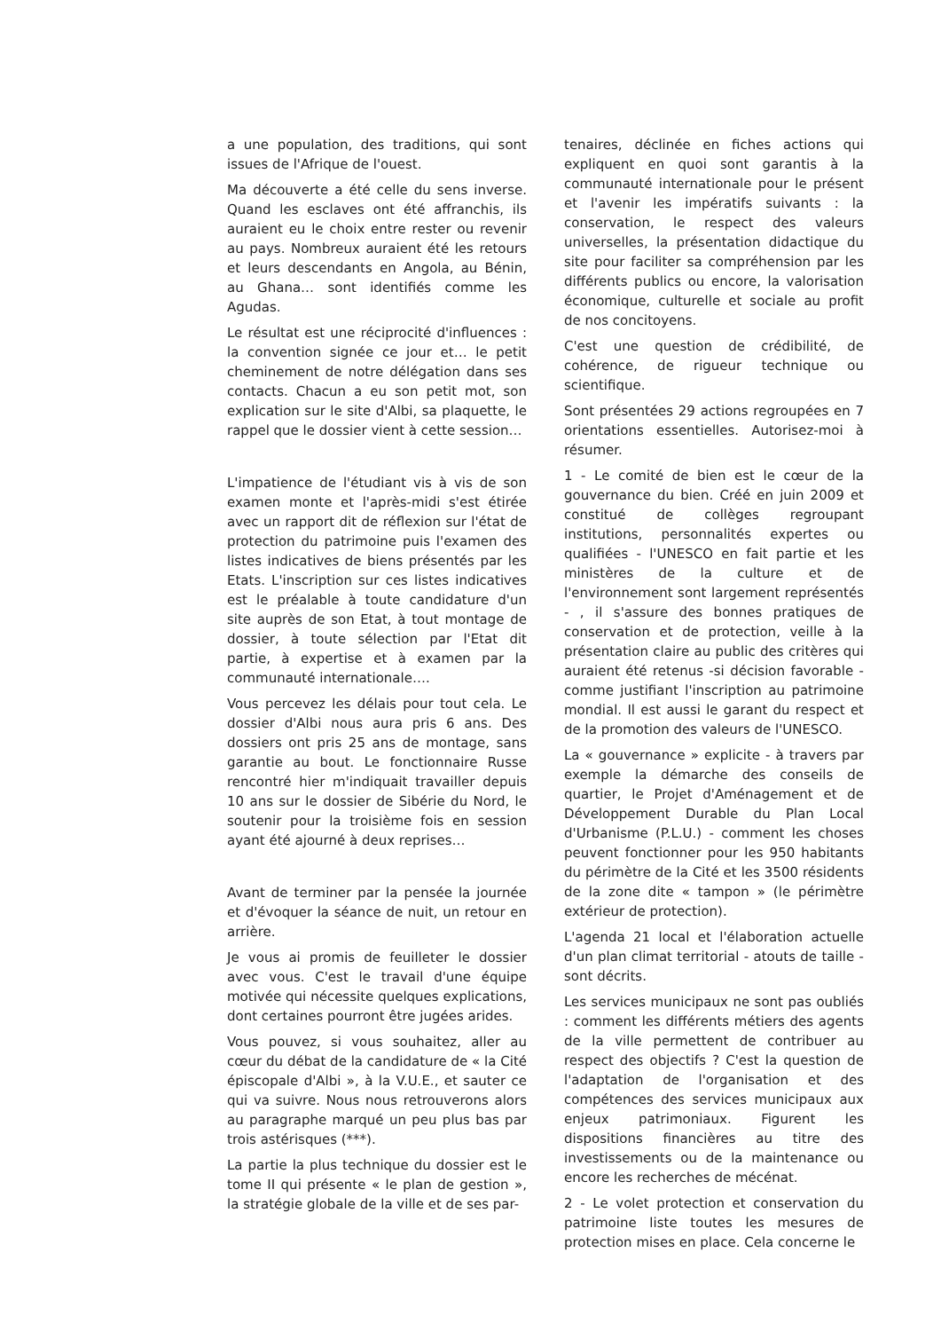a une population, des traditions, qui sont issues de l'Afrique de l'ouest.
Ma découverte a été celle du sens inverse. Quand les esclaves ont été affranchis, ils auraient eu le choix entre rester ou revenir au pays. Nombreux auraient été les retours et leurs descendants en Angola, au Bénin, au Ghana… sont identifiés comme les Agudas.
Le résultat est une réciprocité d'influences : la convention signée ce jour et… le petit cheminement de notre délégation dans ses contacts. Chacun a eu son petit mot, son explication sur le site d'Albi, sa plaquette, le rappel que le dossier vient à cette session…
L'impatience de l'étudiant vis à vis de son examen monte et l'après-midi s'est étirée avec un rapport dit de réflexion sur l'état de protection du patrimoine puis l'examen des listes indicatives de biens présentés par les Etats. L'inscription sur ces listes indicatives est le préalable à toute candidature d'un site auprès de son Etat, à tout montage de dossier, à toute sélection par l'Etat dit partie, à expertise et à examen par la communauté internationale….
Vous percevez les délais pour tout cela. Le dossier d'Albi nous aura pris 6 ans. Des dossiers ont pris 25 ans de montage, sans garantie au bout. Le fonctionnaire Russe rencontré hier m'indiquait travailler depuis 10 ans sur le dossier de Sibérie du Nord, le soutenir pour la troisième fois en session ayant été ajourné à deux reprises…
Avant de terminer par la pensée la journée et d'évoquer la séance de nuit, un retour en arrière.
Je vous ai promis de feuilleter le dossier avec vous. C'est le travail d'une équipe motivée qui nécessite quelques explications, dont certaines pourront être jugées arides.
Vous pouvez, si vous souhaitez, aller au cœur du débat de la candidature de « la Cité épiscopale d'Albi », à la V.U.E., et sauter ce qui va suivre. Nous nous retrouverons alors au paragraphe marqué un peu plus bas par trois astérisques (***).
La partie la plus technique du dossier est le tome II qui présente « le plan de gestion », la stratégie globale de la ville et de ses par-
tenaires, déclinée en fiches actions qui expliquent en quoi sont garantis à la communauté internationale pour le présent et l'avenir les impératifs suivants : la conservation, le respect des valeurs universelles, la présentation didactique du site pour faciliter sa compréhension par les différents publics ou encore, la valorisation économique, culturelle et sociale au profit de nos concitoyens.
C'est une question de crédibilité, de cohérence, de rigueur technique ou scientifique.
Sont présentées 29 actions regroupées en 7 orientations essentielles. Autorisez-moi à résumer.
1 - Le comité de bien est le cœur de la gouvernance du bien. Créé en juin 2009 et constitué de collèges regroupant institutions, personnalités expertes ou qualifiées - l'UNESCO en fait partie et les ministères de la culture et de l'environnement sont largement représentés - , il s'assure des bonnes pratiques de conservation et de protection, veille à la présentation claire au public des critères qui auraient été retenus -si décision favorable - comme justifiant l'inscription au patrimoine mondial. Il est aussi le garant du respect et de la promotion des valeurs de l'UNESCO.
La « gouvernance » explicite - à travers par exemple la démarche des conseils de quartier, le Projet d'Aménagement et de Développement Durable du Plan Local d'Urbanisme (P.L.U.) - comment les choses peuvent fonctionner pour les 950 habitants du périmètre de la Cité et les 3500 résidents de la zone dite « tampon » (le périmètre extérieur de protection).
L'agenda 21 local et l'élaboration actuelle d'un plan climat territorial - atouts de taille - sont décrits.
Les services municipaux ne sont pas oubliés : comment les différents métiers des agents de la ville permettent de contribuer au respect des objectifs ? C'est la question de l'adaptation de l'organisation et des compétences des services municipaux aux enjeux patrimoniaux. Figurent les dispositions financières au titre des investissements ou de la maintenance ou encore les recherches de mécénat.
2 - Le volet protection et conservation du patrimoine liste toutes les mesures de protection mises en place. Cela concerne le